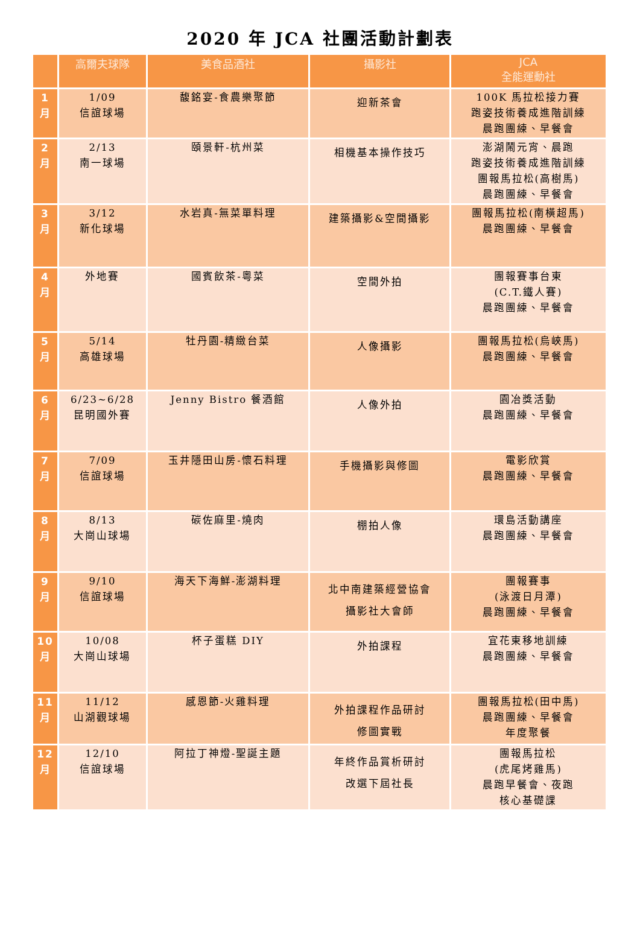2020 年 JCA 社團活動計劃表
| | 高爾夫球隊 | 美食品酒社 | 攝影社 | JCA 全能運動社 |
| --- | --- | --- | --- | --- |
| 1 月 | 1/09 信誼球場 | 馥銘宴-食農樂聚節 | 迎新茶會 | 100K 馬拉松接力賽 跑姿技術養成進階訓練 晨跑團練、早餐會 |
| 2 月 | 2/13 南一球場 | 頤景軒-杭州菜 | 相機基本操作技巧 | 澎湖鬧元宵、晨跑 跑姿技術養成進階訓練 團報馬拉松(高樹馬) 晨跑團練、早餐會 |
| 3 月 | 3/12 新化球場 | 水岩真-無菜單料理 | 建築攝影&空間攝影 | 團報馬拉松(南橫超馬) 晨跑團練、早餐會 |
| 4 月 | 外地賽 | 國賓飲茶-粵菜 | 空間外拍 | 團報賽事台東 (C.T.鐵人賽) 晨跑團練、早餐會 |
| 5 月 | 5/14 高雄球場 | 牡丹園-精緻台菜 | 人像攝影 | 團報馬拉松(烏峽馬) 晨跑團練、早餐會 |
| 6 月 | 6/23~6/28 昆明國外賽 | Jenny Bistro 餐酒館 | 人像外拍 | 園冶獎活動 晨跑團練、早餐會 |
| 7 月 | 7/09 信誼球場 | 玉井隱田山房-懷石料理 | 手機攝影與修圖 | 電影欣賞 晨跑團練、早餐會 |
| 8 月 | 8/13 大崗山球場 | 碳佐麻里-燒肉 | 棚拍人像 | 環島活動講座 晨跑團練、早餐會 |
| 9 月 | 9/10 信誼球場 | 海天下海鮮-澎湖料理 | 北中南建築經營協會 攝影社大會師 | 團報賽事 (泳渡日月潭) 晨跑團練、早餐會 |
| 10 月 | 10/08 大崗山球場 | 杯子蛋糕 DIY | 外拍課程 | 宜花東移地訓練 晨跑團練、早餐會 |
| 11 月 | 11/12 山湖觀球場 | 感恩節-火雞料理 | 外拍課程作品研討 修圖實戰 | 團報馬拉松(田中馬) 晨跑團練、早餐會 年度聚餐 |
| 12 月 | 12/10 信誼球場 | 阿拉丁神燈-聖誕主題 | 年終作品賞析研討 改選下屆社長 | 團報馬拉松 (虎尾烤雞馬) 晨跑早餐會、夜跑 核心基礎課 |